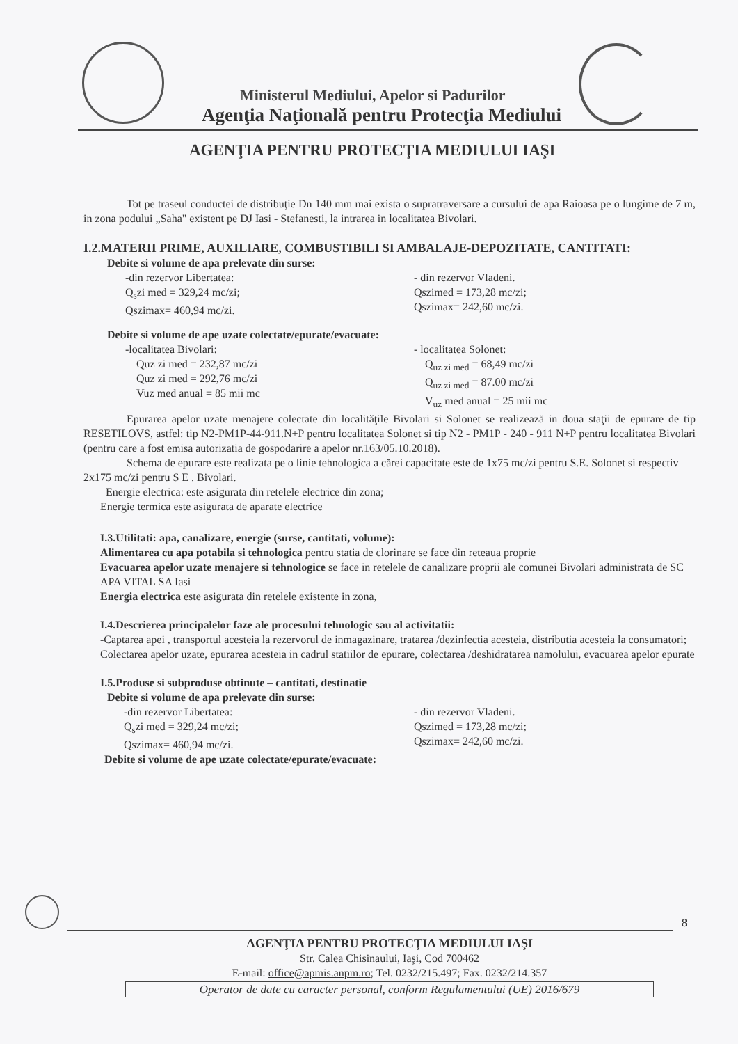Ministerul Mediului, Apelor si Padurilor
Agenţia Naţională pentru Protecţia Mediului
AGENŢIA PENTRU PROTECŢIA MEDIULUI IAŞI
Tot pe traseul conductei de distribuţie Dn 140 mm mai exista o supratraversare a cursului de apa Raioasa pe o lungime de 7 m, in zona podului „Saha" existent pe DJ Iasi - Stefanesti, la intrarea in localitatea Bivolari.
I.2.MATERII PRIME, AUXILIARE, COMBUSTIBILI SI AMBALAJE-DEPOZITATE, CANTITATI:
Debite si volume de apa prelevate din surse:
-din rezervor Libertatea:
Q<sub>s</sub>zi med = 329,24 mc/zi;
Qszimax= 460,94 mc/zi.
- din rezervor Vladeni.
Qszimed = 173,28 mc/zi;
Qszimax= 242,60 mc/zi.
Debite si volume de ape uzate colectate/epurate/evacuate:
-localitatea Bivolari:
Quz zi med = 232,87 mc/zi
Quz zi med = 292,76 mc/zi
Vuz med anual = 85 mii mc
- localitatea Solonet:
Q<sub>uz zi med</sub> = 68,49 mc/zi
Q<sub>uz zi med</sub> = 87.00 mc/zi
V<sub>uz</sub> med anual = 25 mii mc
Epurarea apelor uzate menajere colectate din localităţile Bivolari si Solonet se realizează in doua staţii de epurare de tip RESETILOVS, astfel: tip N2-PM1P-44-911.N+P pentru localitatea Solonet si tip N2 - PM1P - 240 - 911 N+P pentru localitatea Bivolari (pentru care a fost emisa autorizatia de gospodarire a apelor nr.163/05.10.2018).
Schema de epurare este realizata pe o linie tehnologica a cărei capacitate este de 1x75 mc/zi pentru S.E. Solonet si respectiv 2x175 mc/zi pentru S E . Bivolari.
Energie electrica: este asigurata din retelele electrice din zona;
Energie termica este asigurata de aparate electrice
I.3.Utilitati: apa, canalizare, energie (surse, cantitati, volume):
Alimentarea cu apa potabila si tehnologica pentru statia de clorinare se face din reteaua proprie
Evacuarea apelor uzate menajere si tehnologice se face in retelele de canalizare proprii ale comunei Bivolari administrata de SC APA VITAL SA Iasi
Energia electrica este asigurata din retelele existente in zona,
I.4.Descrierea principalelor faze ale procesului tehnologic sau al activitatii:
-Captarea apei , transportul acesteia la rezervorul de inmagazinare, tratarea /dezinfectia acesteia, distributia acesteia la consumatori;
Colectarea apelor uzate, epurarea acesteia in cadrul statiilor de epurare, colectarea /deshidratarea namolului, evacuarea apelor epurate
I.5.Produse si subproduse obtinute – cantitati, destinatie
Debite si volume de apa prelevate din surse:
-din rezervor Libertatea:
Q<sub>s</sub>zi med = 329,24 mc/zi;
Qszimax= 460,94 mc/zi.
- din rezervor Vladeni.
Qszimed = 173,28 mc/zi;
Qszimax= 242,60 mc/zi.
Debite si volume de ape uzate colectate/epurate/evacuate:
8
AGENŢIA PENTRU PROTECŢIA MEDIULUI IAŞI
Str. Calea Chisinaului, Iaşi, Cod 700462
E-mail: office@apmis.anpm.ro; Tel. 0232/215.497; Fax. 0232/214.357
Operator de date cu caracter personal, conform Regulamentului (UE) 2016/679